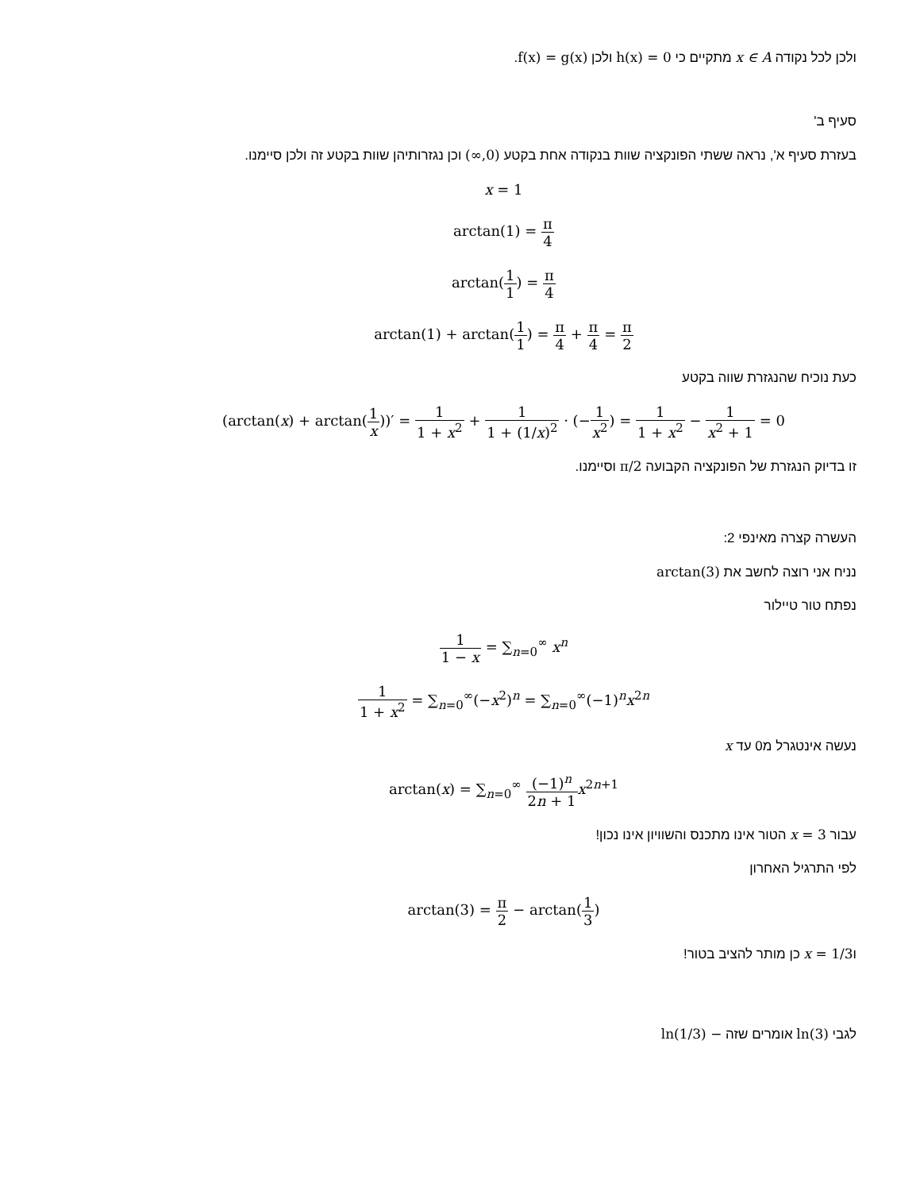ולכן לכל נקודה x ∈ A מתקיים כי h(x) = 0 ולכן f(x) = g(x).
סעיף ב'
בעזרת סעיף א', נראה ששתי הפונקציה שוות בנקודה אחת בקטע (0,∞) וכן נגזרותיהן שוות בקטע זה ולכן סיימנו.
x = 1
arctan(1) = π 4
arctan(1 1) = π 4
arctan(1) + arctan(1 1) = π 4 + π 4 = π 2
כעת נוכיח שהנגזרת שווה בקטע
(arctan(x) + arctan(1 x))′ = 1 1 + x<sup>2</sup> + 1 1 + (1/x)<sup>2</sup> · (−1 x<sup>2</sup>) = 1 1 + x<sup>2</sup> − 1 x<sup>2</sup> + 1 = 0
זו בדיוק הנגזרת של הפונקציה הקבועה π/2 וסיימנו.
העשרה קצרה מאינפי 2:
נניח אני רוצה לחשב את arctan(3)
נפתח טור טיילור
1 1 − x = ∑<sub>n=0</sub><sup>∞</sup> x<sup>n</sup>
1 1 + x<sup>2</sup> = ∑<sub>n=0</sub><sup>∞</sup>(−x<sup>2</sup>)<sup>n</sup> = ∑<sub>n=0</sub><sup>∞</sup>(−1)<sup>n</sup>x<sup>2n</sup>
נעשה אינטגרל מ0 עד x
arctan(x) = ∑<sub>n=0</sub><sup>∞</sup> (−1)<sup>n</sup> 2n + 1 x<sup>2n+1</sup>
עבור x = 3 הטור אינו מתכנס והשוויון אינו נכון!
לפי התרגיל האחרון
arctan(3) = π 2 − arctan(1 3)
וx = 1/3 כן מותר להציב בטור!
לגבי ln(3) אומרים שזה − ln(1/3)